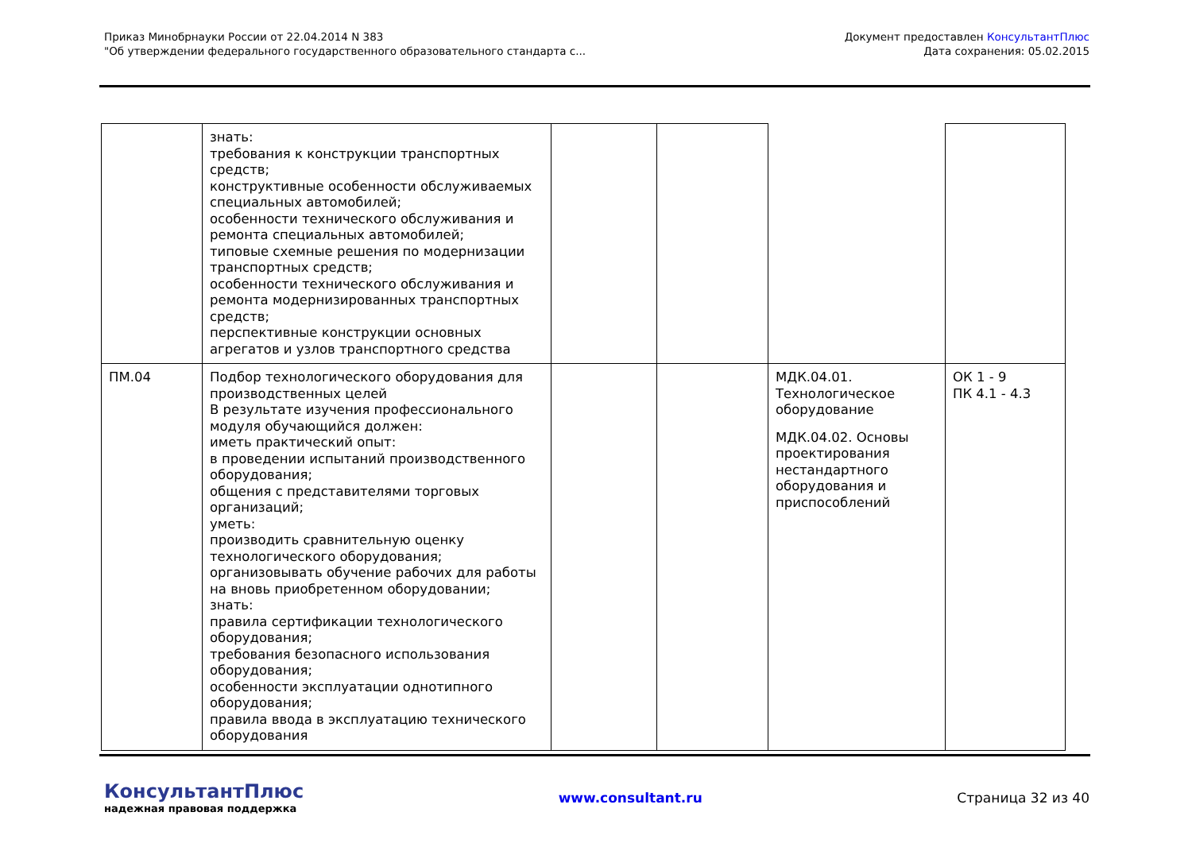Приказ Минобрнауки России от 22.04.2014 N 383
"Об утверждении федерального государственного образовательного стандарта с...
Документ предоставлен КонсультантПлюс
Дата сохранения: 05.02.2015
| | знать: требования к конструкции транспортных средств; конструктивные особенности обслуживаемых специальных автомобилей; особенности технического обслуживания и ремонта специальных автомобилей; типовые схемные решения по модернизации транспортных средств; особенности технического обслуживания и ремонта модернизированных транспортных средств; перспективные конструкции основных агрегатов и узлов транспортного средства | | | | |
| ПМ.04 | Подбор технологического оборудования для производственных целей В результате изучения профессионального модуля обучающийся должен: иметь практический опыт: в проведении испытаний производственного оборудования; общения с представителями торговых организаций; уметь: производить сравнительную оценку технологического оборудования; организовывать обучение рабочих для работы на вновь приобретенном оборудовании; знать: правила сертификации технологического оборудования; требования безопасного использования оборудования; особенности эксплуатации однотипного оборудования; правила ввода в эксплуатацию технического оборудования | | | МДК.04.01. Технологическое оборудование МДК.04.02. Основы проектирования нестандартного оборудования и приспособлений | ОК 1 - 9 ПК 4.1 - 4.3 |
КонсультантПлюс
надежная правовая поддержка
www.consultant.ru Страница 32 из 40